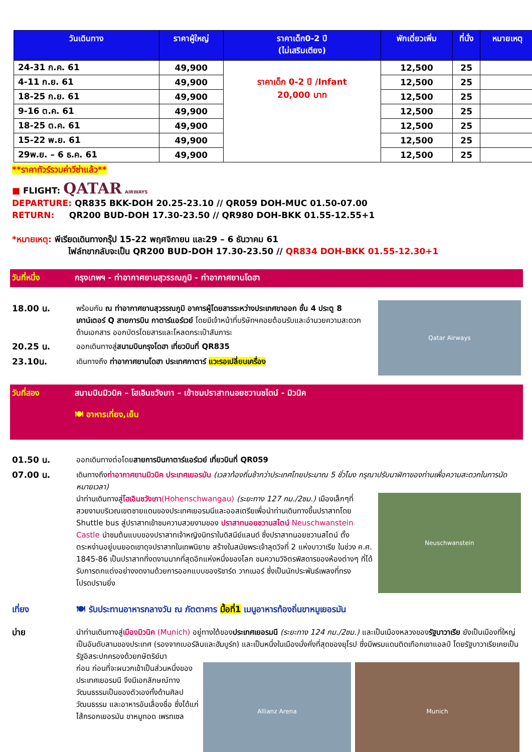| วันเดินทาง | ราคาผู้ใหญ่ | ราคาเด็ก0-2 ปี (ไม่เสริมเตียง) | พักเดี่ยวเพิ่ม | ที่นั่ง | หมายเหตุ |
| --- | --- | --- | --- | --- | --- |
| 24-31 ก.ค. 61 | 49,900 | ราคาเด็ก 0-2 ปี /Infant 20,000 บาท | 12,500 | 25 | |
| 4-11 ก.ย. 61 | 49,900 | | 12,500 | 25 | |
| 18-25 ก.ย. 61 | 49,900 | | 12,500 | 25 | |
| 9-16 ต.ค. 61 | 49,900 | | 12,500 | 25 | |
| 18-25 ต.ค. 61 | 49,900 | | 12,500 | 25 | |
| 15-22 พ.ย. 61 | 49,900 | | 12,500 | 25 | |
| 29พ.ย. – 6 ธ.ค. 61 | 49,900 | | 12,500 | 25 | |
**ราคาทัวร์รวมค่าวีซ่าแล้ว**
■ FLIGHT: QATAR AIRWAYS
DEPARTURE: QR835 BKK-DOH 20.25-23.10 // QR059 DOH-MUC 01.50-07.00
RETURN: QR200 BUD-DOH 17.30-23.50 // QR980 DOH-BKK 01.55-12.55+1
*หมายเหตุ: พีเรียดเดินทางกรุ๊ป 15-22 พฤศจิกายน และ29 – 6 ธันวาคม 61
ไฟล์ทขากลับจะเป็น QR200 BUD-DOH 17.30-23.50 // QR834 DOH-BKK 01.55-12.30+1
วันที่หนึ่ง กรุงเทพฯ - ท่าอากาศยานสุวรรณภูมิ - ท่าอากาศยานโดฮา
18.00 น.
พร้อมกัน ณ ท่าอากาศยานสุวรรณภูมิ อาคารผู้โดยสารระหว่างประเทศขาออก ชั้น 4 ประตู 8 เคาน์เตอร์ Q สายการบิน กาตาร์แอร์เวย์ โดยมีเจ้าหน้าที่บริษัทฯคอยต้อนรับและอำนวยความสะดวกด้านเอกสาร ออกบัตรโดยสารและโหลดกระเป๋าสัมภาระ
20.25 น.
ออกเดินทางสู่สนามบินกรุงโดฮา เที่ยวบินที่ QR835
23.10น.
เดินทางถึง ท่าอากาศยานโดฮา ประเทศกาตาร์ แวะรอเปลี่ยนเครื่อง
Qatar Airways
วันที่สอง สนามบินมิวนิค – โฮเอินชวังเกา – เข้าชมปราสาทนอยชวานชไตน์ - มิวนิค
🍽 อาหารเที่ยง,เย็น
01.50 น.
ออกเดินทางต่อโดยสายการบินกาตาร์แอร์เวย์ เที่ยวบินที่ QR059
07.00 น.
เดินทางถึงท่าอากาศยานมิวนิค ประเทศเยอรมัน (เวลาท้องถิ่นช้ากว่าประเทศไทยประมาณ 5 ชั่วโมง กรุณาปรับนาฬิกาของท่านเพื่อความสะดวกในการนัดหมายเวลา)
นำท่านเดินทางสู่โฮเอินชวังเกา(Hohenschwangau) (ระยะทาง 127 กม./2ชม.) เมืองเล็กๆที่สวยงามบริเวณเขตชายแดนของประเทศเยอรมนีและออสเตรียเพื่อนำท่านเดินทางขึ้นปราสาทโดย Shuttle bus สู่ปราสาทเข้าชมความสวยงามของ ปราสาทนอยชวานสไตน์ Neuschwanstein Castle นำชมต้นแบบของปราสาทเจ้าหญิงนิทราในดิสนีย์แลนด์ ซึ่งปราสาทนอยชวานสไตน์ ตั้งตระหง่านอยู่บนยอดเขาดุจปราสาทในเทพนิยาย สร้างในสมัยพระเจ้าลุดวิจที่ 2 แห่งบาวาเรีย ในช่วง ค.ศ. 1845-86 เป็นปราสาทที่งดงามมากที่สุดอีกแห่งหนึ่งของโลก ชมความวิจิตรพิสดารของห้องต่างๆ ที่ได้รับการตกแต่งอย่างงดงามด้วยการออกแบบของริชาร์ด วากเนอร์ ซึ่งเป็นนักประพันธ์เพลงที่ทรงโปรดปรานยิ่ง
Neuschwanstein
เที่ยง
🍽 รับประทานอาหารกลางวัน ณ ภัตตาคาร มื้อที่1 เมนูอาหารท้องถิ่นขาหมูเยอรมัน
บ่าย
นำท่านเดินทางสู่เมืองมิวนิค (Munich) อยู่ทางใต้ของประเทศเยอรมนี (ระยะทาง 124 กม./2ชม.) และเป็นเมืองหลวงของรัฐบาวาเรีย ยังเป็นเมืองที่ใหญ่เป็นอันดับสามของประเทศ (รองจากเบอร์ลินและฮัมบูร์ก) และเป็นหนึ่งในเมืองมั่งคั่งที่สุดของยุโรป ซึ่งมีพรมแดนติดเทือกเขาแอลป์ โดยรัฐบาวาเรียเคยเป็นรัฐอิสระปกครองด้วยกษัตริย์มา
ก่อน ก่อนที่จะผนวกเข้าเป็นส่วนหนึ่งของประเทศเยอรมนี จึงมีเอกลักษณ์ทางวัฒนธรรมเป็นของตัวเองทั้งด้านศิลปวัฒนธรรม และอาหารอันเลื่องชื่อ ซึ่งได้แก่ ไส้กรอกเยอรมัน ขาหมูทอด เพรทเซล
Allianz Arena Munich